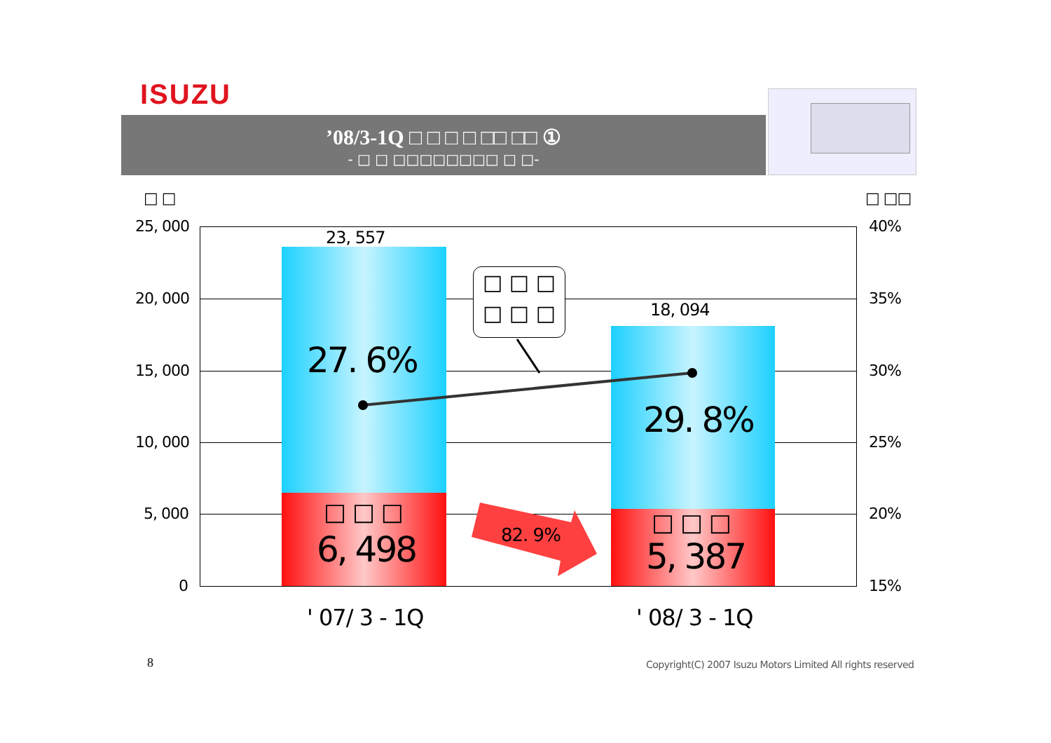ISUZU
’08/3-1Q □ □ □ □ □□ □□ ①
- □ □ □□□□□□□□ □ □-
□ □ □ □□
25, 000
20, 000
15, 000
10, 000
5, 000
0
40%
35%
30%
25%
20%
15%
23, 557
18, 094
□ □ □
□ □ □
27. 6%
29. 8%
□ □ □
6, 498
□ □ □
5, 387
82. 9%
' 07/ 3 - 1Q ' 08/ 3 - 1Q
8
Copyright(C) 2007 Isuzu Motors Limited All rights reserved